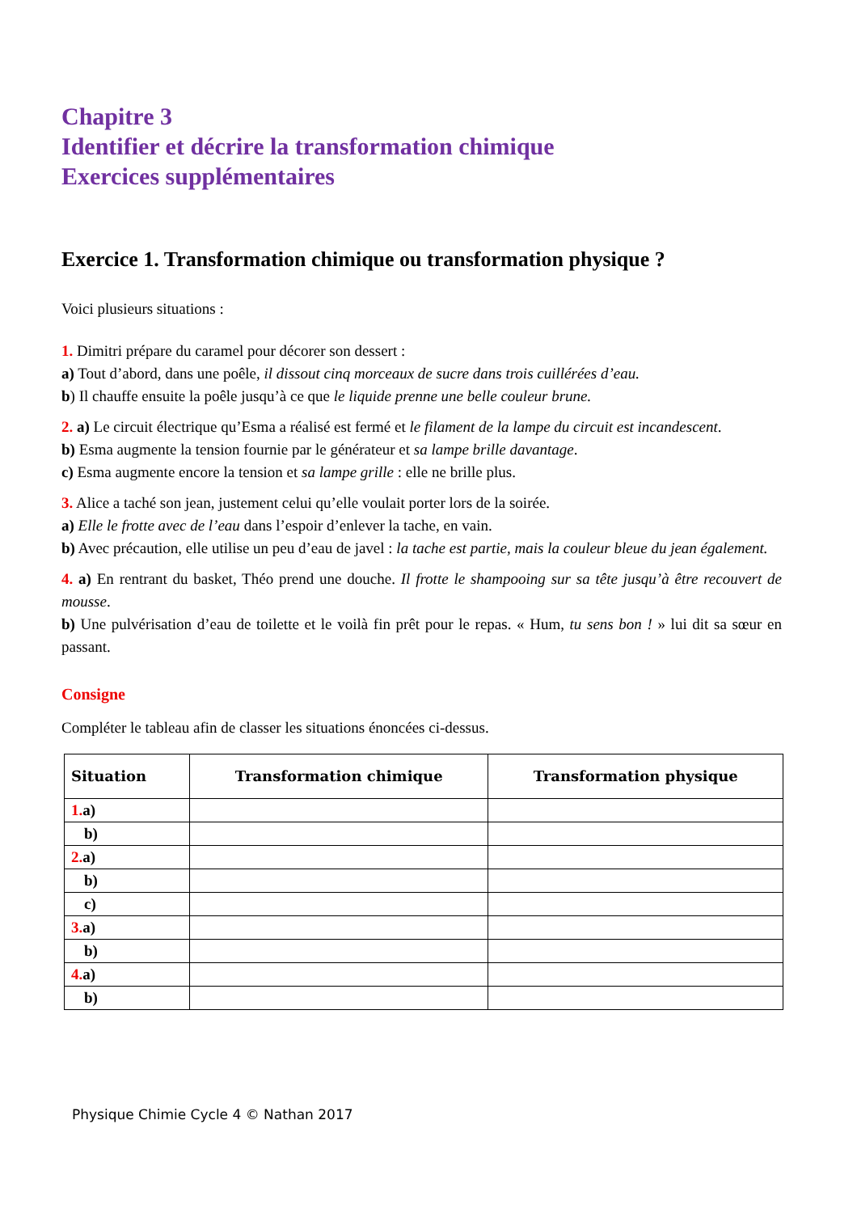Chapitre 3
Identifier et décrire la transformation chimique
Exercices supplémentaires
Exercice 1. Transformation chimique ou transformation physique ?
Voici plusieurs situations :
1. Dimitri prépare du caramel pour décorer son dessert :
a) Tout d’abord, dans une poêle, il dissout cinq morceaux de sucre dans trois cuillérées d’eau.
b) Il chauffe ensuite la poêle jusqu’à ce que le liquide prenne une belle couleur brune.
2. a) Le circuit électrique qu’Esma a réalisé est fermé et le filament de la lampe du circuit est incandescent.
b) Esma augmente la tension fournie par le générateur et sa lampe brille davantage.
c) Esma augmente encore la tension et sa lampe grille : elle ne brille plus.
3. Alice a taché son jean, justement celui qu’elle voulait porter lors de la soirée.
a) Elle le frotte avec de l’eau dans l’espoir d’enlever la tache, en vain.
b) Avec précaution, elle utilise un peu d’eau de javel : la tache est partie, mais la couleur bleue du jean également.
4. a) En rentrant du basket, Théo prend une douche. Il frotte le shampooing sur sa tête jusqu’à être recouvert de mousse.
b) Une pulvérisation d’eau de toilette et le voilà fin prêt pour le repas. « Hum, tu sens bon ! » lui dit sa sœur en passant.
Consigne
Compléter le tableau afin de classer les situations énoncées ci-dessus.
| Situation | Transformation chimique | Transformation physique |
| --- | --- | --- |
| 1. a) | | |
| b) | | |
| 2. a) | | |
| b) | | |
| c) | | |
| 3. a) | | |
| b) | | |
| 4. a) | | |
| b) | | |
Physique Chimie Cycle 4 © Nathan 2017